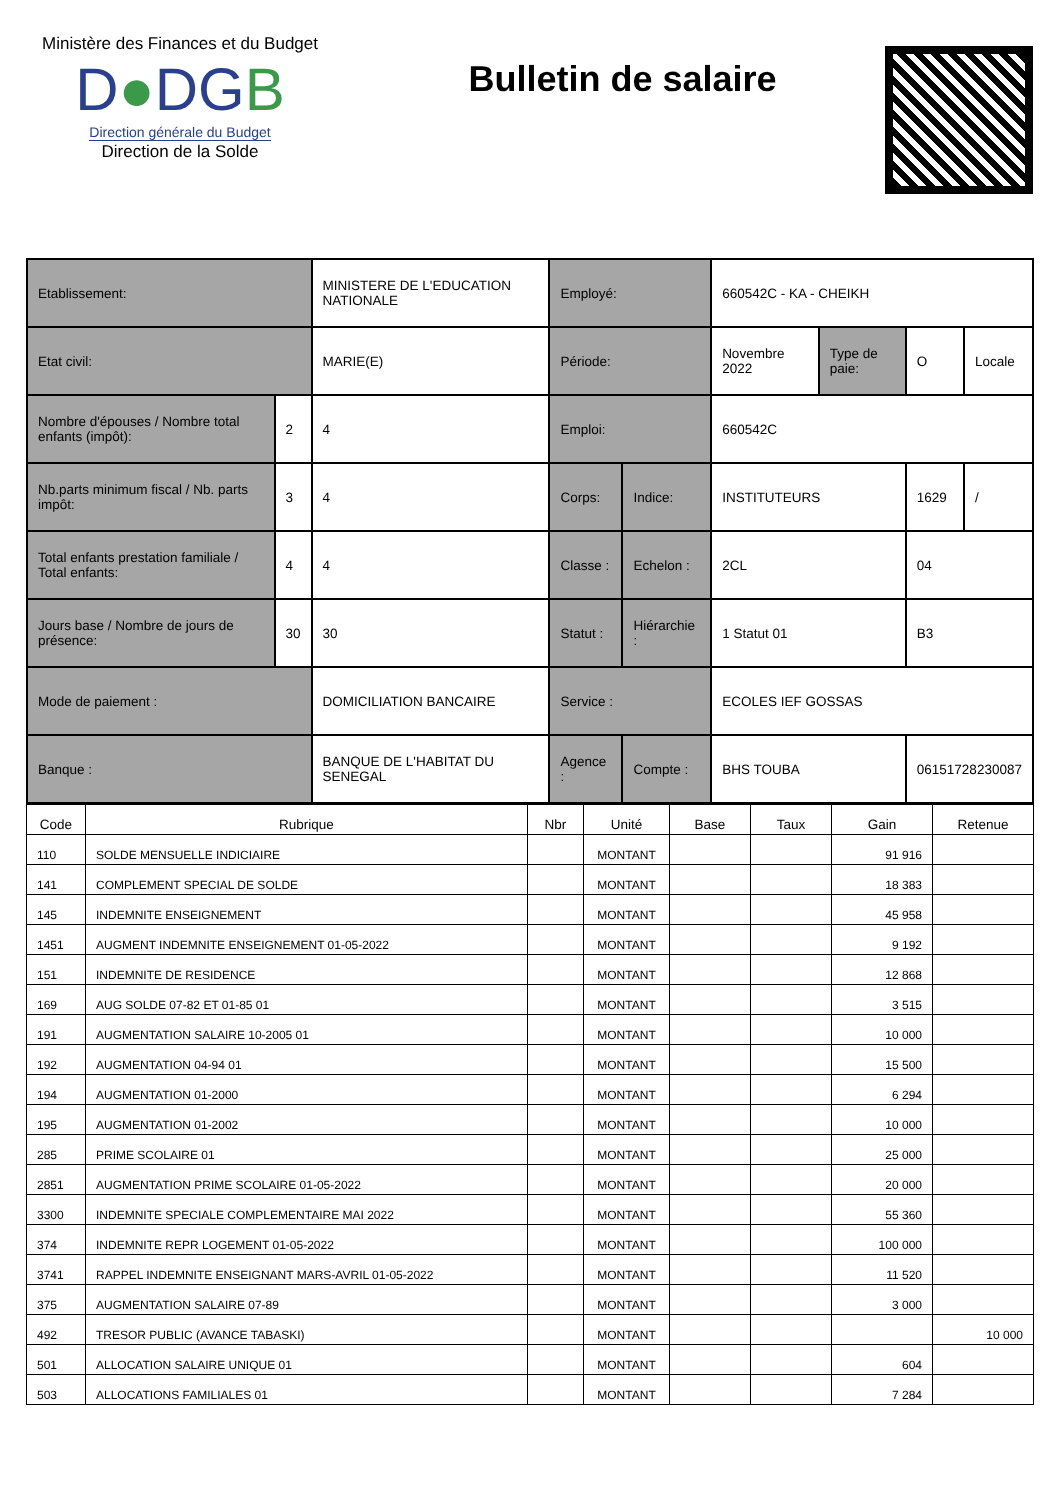Ministère des Finances et du Budget
D●DGB
Direction générale du Budget
Direction de la Solde
Bulletin de salaire
| Etablissement: | | MINISTERE DE L'EDUCATION NATIONALE | Employé: | | 660542C - KA - CHEIKH | | | |
| Etat civil: | | MARIE(E) | Période: | | Novembre 2022 | Type de paie: | O | Locale |
| Nombre d'épouses / Nombre total enfants (impôt): | 2 | 4 | Emploi: | | 660542C | | | |
| Nb.parts minimum fiscal / Nb. parts impôt: | 3 | 4 | Corps: | Indice: | INSTITUTEURS | | 1629 | / |
| Total enfants prestation familiale / Total enfants: | 4 | 4 | Classe : | Echelon : | 2CL | | 04 | |
| Jours base / Nombre de jours de présence: | 30 | 30 | Statut : | Hiérarchie : | 1 Statut 01 | | B3 | |
| Mode de paiement : | | DOMICILIATION BANCAIRE | Service : | | ECOLES IEF GOSSAS | | | |
| Banque : | | BANQUE DE L'HABITAT DU SENEGAL | Agence : | Compte : | BHS TOUBA | | 06151728230087 | |
| Code | Rubrique | Nbr | Unité | Base | Taux | Gain | Retenue |
| --- | --- | --- | --- | --- | --- | --- | --- |
| 110 | SOLDE MENSUELLE INDICIAIRE | | MONTANT | | | 91 916 | |
| 141 | COMPLEMENT SPECIAL DE SOLDE | | MONTANT | | | 18 383 | |
| 145 | INDEMNITE ENSEIGNEMENT | | MONTANT | | | 45 958 | |
| 1451 | AUGMENT INDEMNITE ENSEIGNEMENT 01-05-2022 | | MONTANT | | | 9 192 | |
| 151 | INDEMNITE DE RESIDENCE | | MONTANT | | | 12 868 | |
| 169 | AUG SOLDE 07-82 ET 01-85 01 | | MONTANT | | | 3 515 | |
| 191 | AUGMENTATION SALAIRE 10-2005 01 | | MONTANT | | | 10 000 | |
| 192 | AUGMENTATION 04-94 01 | | MONTANT | | | 15 500 | |
| 194 | AUGMENTATION 01-2000 | | MONTANT | | | 6 294 | |
| 195 | AUGMENTATION 01-2002 | | MONTANT | | | 10 000 | |
| 285 | PRIME SCOLAIRE 01 | | MONTANT | | | 25 000 | |
| 2851 | AUGMENTATION PRIME SCOLAIRE 01-05-2022 | | MONTANT | | | 20 000 | |
| 3300 | INDEMNITE SPECIALE COMPLEMENTAIRE MAI 2022 | | MONTANT | | | 55 360 | |
| 374 | INDEMNITE REPR LOGEMENT 01-05-2022 | | MONTANT | | | 100 000 | |
| 3741 | RAPPEL INDEMNITE ENSEIGNANT MARS-AVRIL 01-05-2022 | | MONTANT | | | 11 520 | |
| 375 | AUGMENTATION SALAIRE 07-89 | | MONTANT | | | 3 000 | |
| 492 | TRESOR PUBLIC (AVANCE TABASKI) | | MONTANT | | | | 10 000 |
| 501 | ALLOCATION SALAIRE UNIQUE 01 | | MONTANT | | | 604 | |
| 503 | ALLOCATIONS FAMILIALES 01 | | MONTANT | | | 7 284 | |